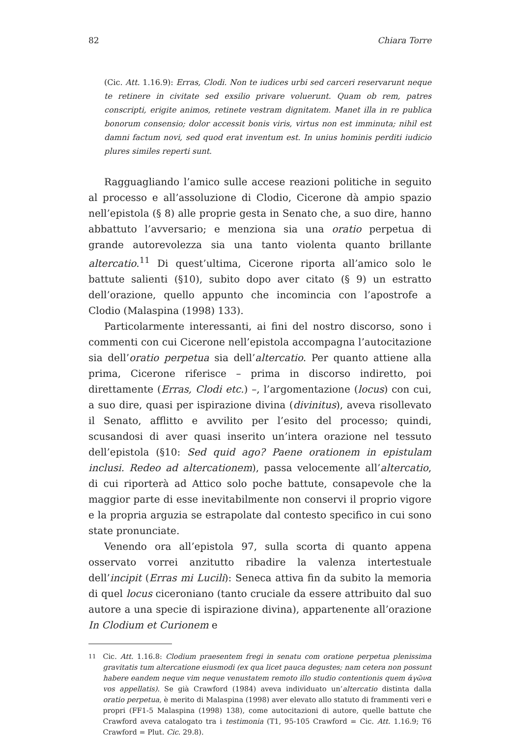82 Chiara Torre
(Cic. Att. 1.16.9): Erras, Clodi. Non te iudices urbi sed carceri reservarunt neque te retinere in civitate sed exsilio privare voluerunt. Quam ob rem, patres conscripti, erigite animos, retinete vestram dignitatem. Manet illa in re publica bonorum consensio; dolor accessit bonis viris, virtus non est imminuta; nihil est damni factum novi, sed quod erat inventum est. In unius hominis perditi iudicio plures similes reperti sunt.
Ragguagliando l’amico sulle accese reazioni politiche in seguito al processo e all’assoluzione di Clodio, Cicerone dà ampio spazio nell’epistola (§ 8) alle proprie gesta in Senato che, a suo dire, hanno abbattuto l’avversario; e menziona sia una oratio perpetua di grande autorevolezza sia una tanto violenta quanto brillante altercatio.<sup>11</sup> Di quest’ultima, Cicerone riporta all’amico solo le battute salienti (§10), subito dopo aver citato (§ 9) un estratto dell’orazione, quello appunto che incomincia con l’apostrofe a Clodio (Malaspina (1998) 133).
Particolarmente interessanti, ai fini del nostro discorso, sono i commenti con cui Cicerone nell’epistola accompagna l’autocitazione sia dell’oratio perpetua sia dell’altercatio. Per quanto attiene alla prima, Cicerone riferisce – prima in discorso indiretto, poi direttamente (Erras, Clodi etc.) –, l’argomentazione (locus) con cui, a suo dire, quasi per ispirazione divina (divinitus), aveva risollevato il Senato, afflitto e avvilito per l’esito del processo; quindi, scusandosi di aver quasi inserito un’intera orazione nel tessuto dell’epistola (§10: Sed quid ago? Paene orationem in epistulam inclusi. Redeo ad altercationem), passa velocemente all’altercatio, di cui riporterà ad Attico solo poche battute, consapevole che la maggior parte di esse inevitabilmente non conservi il proprio vigore e la propria arguzia se estrapolate dal contesto specifico in cui sono state pronunciate.
Venendo ora all’epistola 97, sulla scorta di quanto appena osservato vorrei anzitutto ribadire la valenza intertestuale dell’incipit (Erras mi Lucili): Seneca attiva fin da subito la memoria di quel locus ciceroniano (tanto cruciale da essere attribuito dal suo autore a una specie di ispirazione divina), appartenente all’orazione In Clodium et Curionem e
<sup>11</sup> Cic. Att. 1.16.8: Clodium praesentem fregi in senatu com oratione perpetua plenissima gravitatis tum altercatione eiusmodi (ex qua licet pauca degustes; nam cetera non possunt habere eandem neque vim neque venustatem remoto illo studio contentionis quem ἀγῶνα vos appellatis). Se già Crawford (1984) aveva individuato un’altercatio distinta dalla oratio perpetua, è merito di Malaspina (1998) aver elevato allo statuto di frammenti veri e propri (FF1-5 Malaspina (1998) 138), come autocitazioni di autore, quelle battute che Crawford aveva catalogato tra i testimonia (T1, 95-105 Crawford = Cic. Att. 1.16.9; T6 Crawford = Plut. Cic. 29.8).